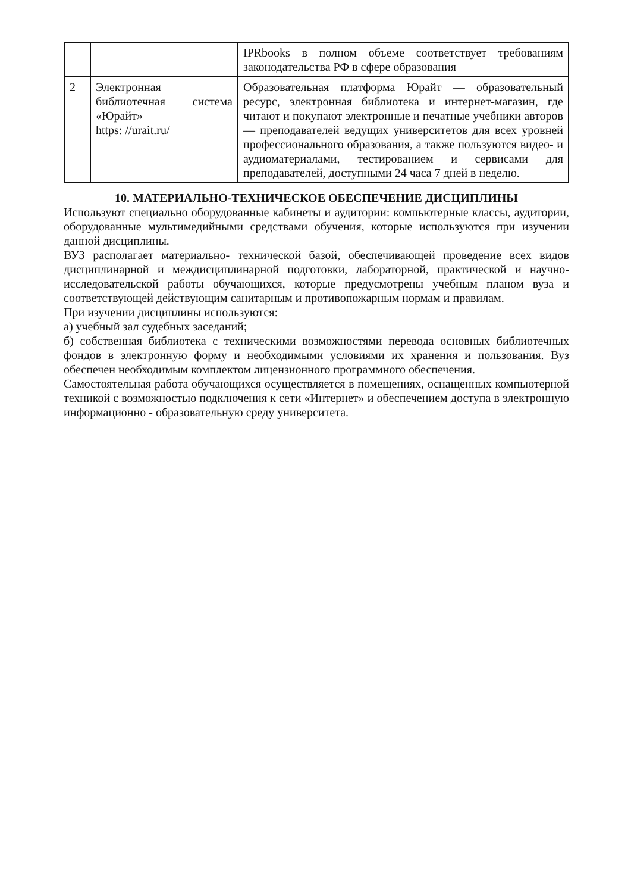| | | IPRbooks в полном объеме соответствует требованиям законодательства РФ в сфере образования |
| 2 | Электронная библиотечная система «Юрайт» https: //urait.ru/ | Образовательная платформа Юрайт — образовательный ресурс, электронная библиотека и интернет-магазин, где читают и покупают электронные и печатные учебники авторов — преподавателей ведущих университетов для всех уровней профессионального образования, а также пользуются видео- и аудиоматериалами, тестированием и сервисами для преподавателей, доступными 24 часа 7 дней в неделю. |
10. МАТЕРИАЛЬНО-ТЕХНИЧЕСКОЕ ОБЕСПЕЧЕНИЕ ДИСЦИПЛИНЫ
Используют специально оборудованные кабинеты и аудитории: компьютерные классы, аудитории, оборудованные мультимедийными средствами обучения, которые используются при изучении данной дисциплины.
ВУЗ располагает материально- технической базой, обеспечивающей проведение всех видов дисциплинарной и междисциплинарной подготовки, лабораторной, практической и научно- исследовательской работы обучающихся, которые предусмотрены учебным планом вуза и соответствующей действующим санитарным и противопожарным нормам и правилам.
При изучении дисциплины используются:
а) учебный зал судебных заседаний;
б) собственная библиотека с техническими возможностями перевода основных библиотечных фондов в электронную форму и необходимыми условиями их хранения и пользования. Вуз обеспечен необходимым комплектом лицензионного программного обеспечения.
Самостоятельная работа обучающихся осуществляется в помещениях, оснащенных компьютерной техникой с возможностью подключения к сети «Интернет» и обеспечением доступа в электронную информационно - образовательную среду университета.